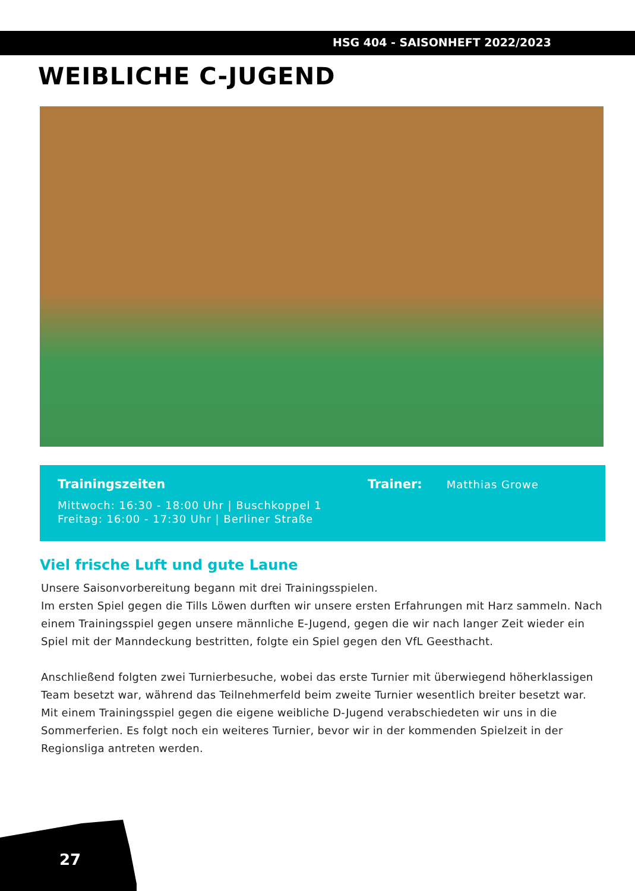HSG 404 - SAISONHEFT 2022/2023
WEIBLICHE C-JUGEND
Trainingszeiten
Mittwoch: 16:30 - 18:00 Uhr | Buschkoppel 1
Freitag: 16:00 - 17:30 Uhr | Berliner Straße
Trainer: Matthias Growe
Viel frische Luft und gute Laune
Unsere Saisonvorbereitung begann mit drei Trainingsspielen.
Im ersten Spiel gegen die Tills Löwen durften wir unsere ersten Erfahrungen mit Harz sammeln. Nach einem Trainingsspiel gegen unsere männliche E-Jugend, gegen die wir nach langer Zeit wieder ein Spiel mit der Manndeckung bestritten, folgte ein Spiel gegen den VfL Geesthacht.
Anschließend folgten zwei Turnierbesuche, wobei das erste Turnier mit überwiegend höherklassigen Team besetzt war, während das Teilnehmerfeld beim zweite Turnier wesentlich breiter besetzt war. Mit einem Trainingsspiel gegen die eigene weibliche D-Jugend verabschiedeten wir uns in die Sommerferien. Es folgt noch ein weiteres Turnier, bevor wir in der kommenden Spielzeit in der Regionsliga antreten werden.
27